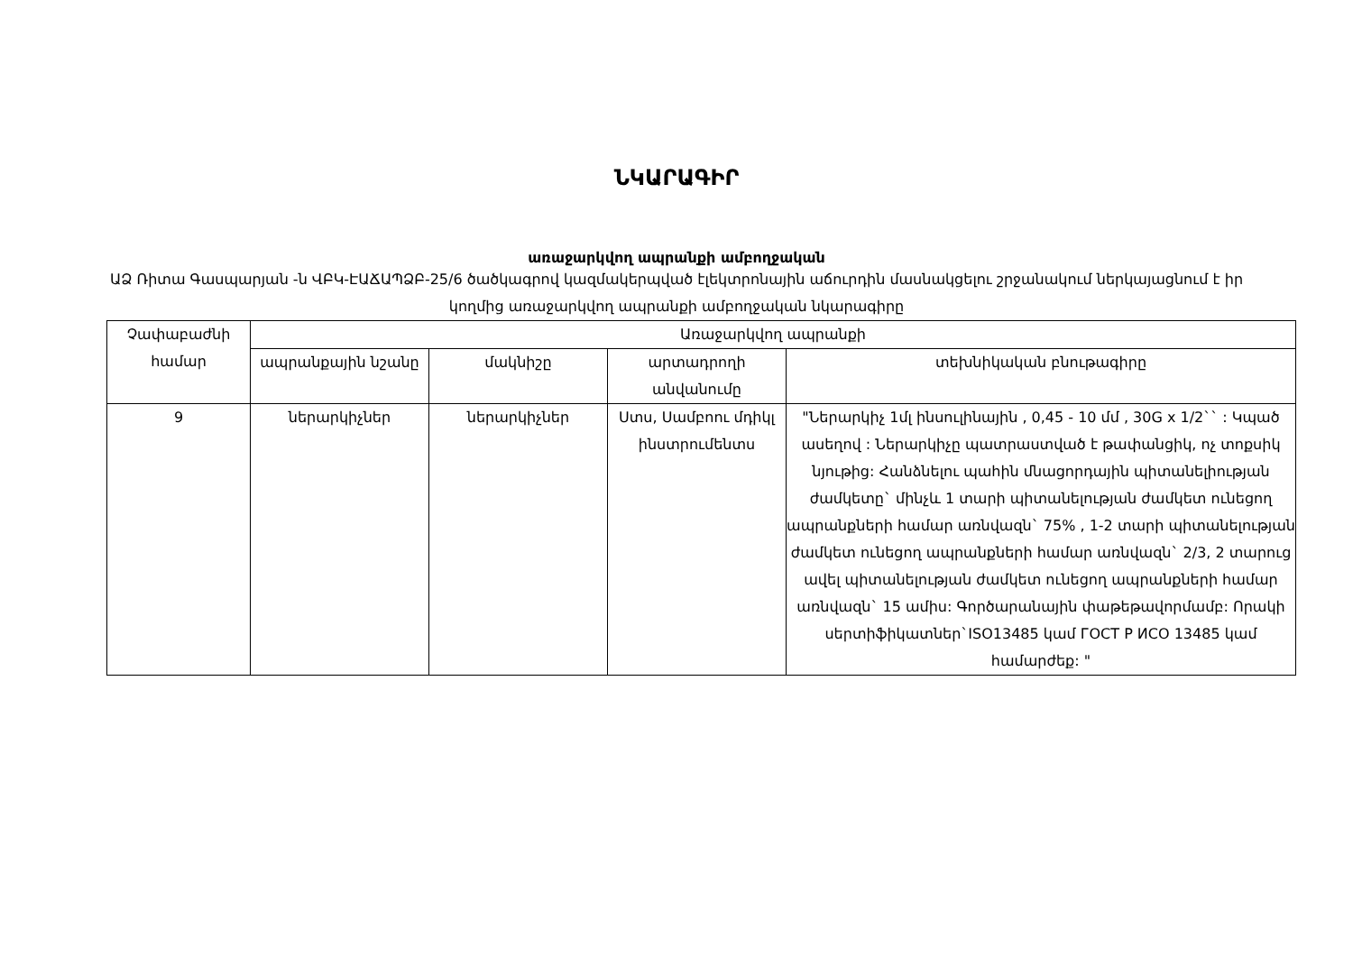ՆԿԱՐԱԳԻՐ
առաջարկվող ապրանքի ամբողջական
ԱՁ Ռիտա Գասպարյան -ն ՎԲԿ-ԷԱՃԱՊՁԲ-25/6 ծածկագրով կազմակերպված էլեկտրոնային աճուրդին մասնակցելու շրջանակում ներկայացնում է իր կողմից առաջարկվող ապրանքի ամբողջական նկարագիրը
| Չափաբաժնի համար | Առաջարկվող ապրանքի | | | |
| --- | --- | --- | --- | --- |
| | ապրանքային նշանը | մակնիշը | արտադրողի անվանումը | տեխնիկական բնութագիրը |
| 9 | ներարկիչներ | ներարկիչներ | Ստս, Սամբոու մդիկլ ինստրումենտս | "Ներարկիչ 1մլ ինսուլինային , 0,45 - 10 մմ , 30G x 1/2`` : Կպած ասեղով : Ներարկիչը պատրաստված է թափանցիկ, ոչ տոքսիկ նյութից: Հանձնելու պահին մնացորդային պիտանելիության ժամկետը` մինչև 1 տարի պիտանելության ժամկետ ունեցող ապրանքների համար առնվազն` 75% , 1-2 տարի պիտանելության ժամկետ ունեցող ապրանքների համար առնվազն` 2/3, 2 տարուց ավել պիտանելության ժամկետ ունեցող ապրանքների համար առնվազն` 15 ամիս: Գործարանային փաթեթավորմամբ: Որակի սերտիֆիկատներ`ISO13485 կամ ГОСТ Р ИСО 13485 կամ համարժեք: " |